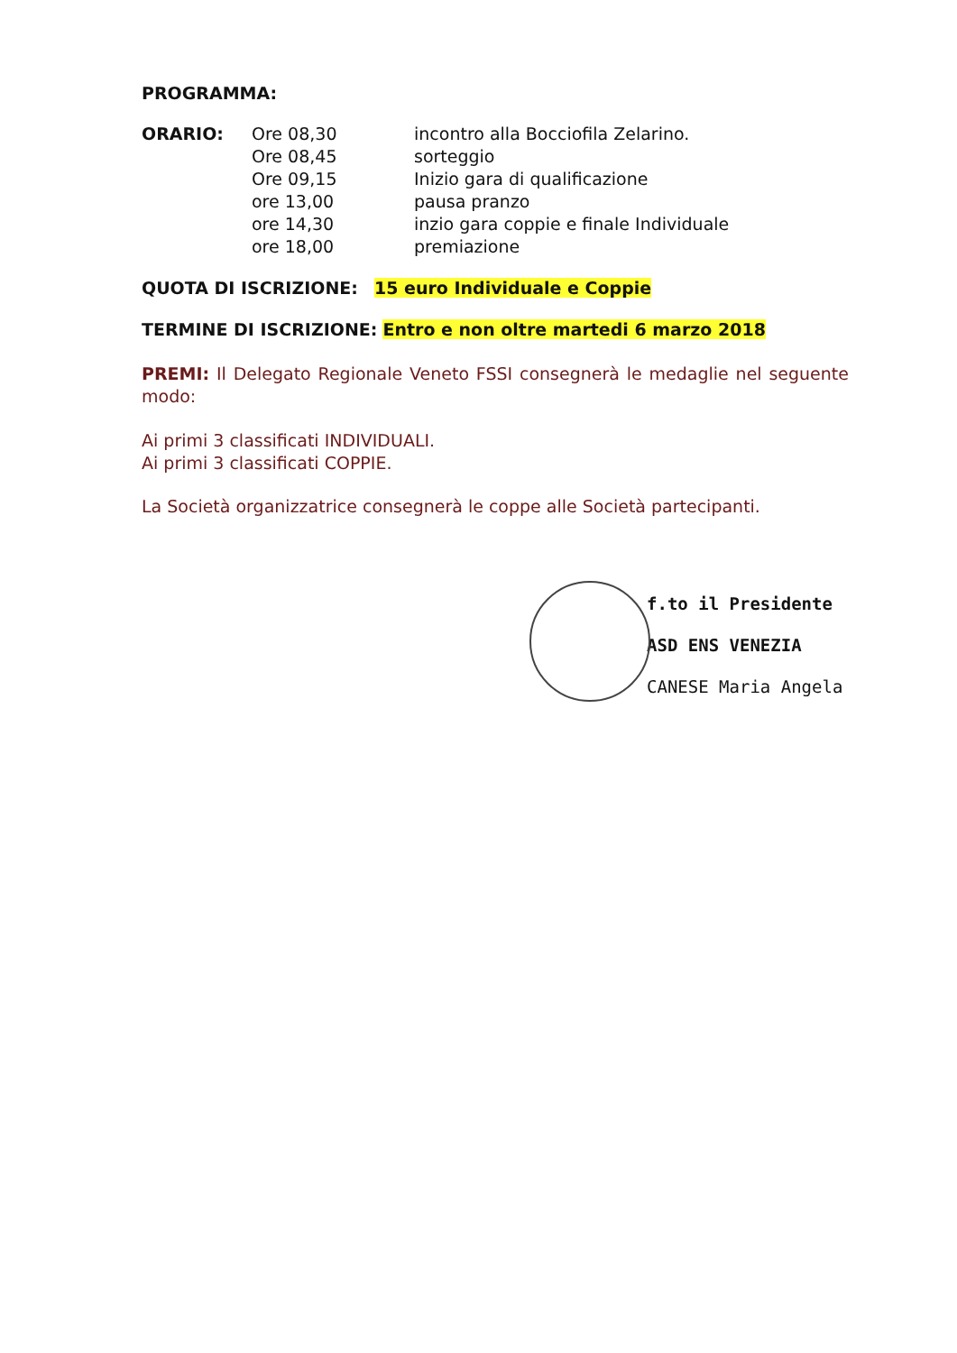PROGRAMMA:
| ORARIO: | Ore 08,30 | incontro alla Bocciofila Zelarino. |
| | Ore 08,45 | sorteggio |
| | Ore 09,15 | Inizio gara di qualificazione |
| | ore 13,00 | pausa pranzo |
| | ore 14,30 | inzio gara coppie e finale Individuale |
| | ore 18,00 | premiazione |
QUOTA DI ISCRIZIONE: 15 euro Individuale e Coppie
TERMINE DI ISCRIZIONE: Entro e non oltre martedi 6 marzo 2018
PREMI: Il Delegato Regionale Veneto FSSI consegnerà le medaglie nel seguente modo:
Ai primi 3 classificati INDIVIDUALI.
Ai primi 3 classificati COPPIE.
La Società organizzatrice consegnerà le coppe alle Società partecipanti.
f.to il Presidente
ASD ENS VENEZIA
CANESE Maria Angela